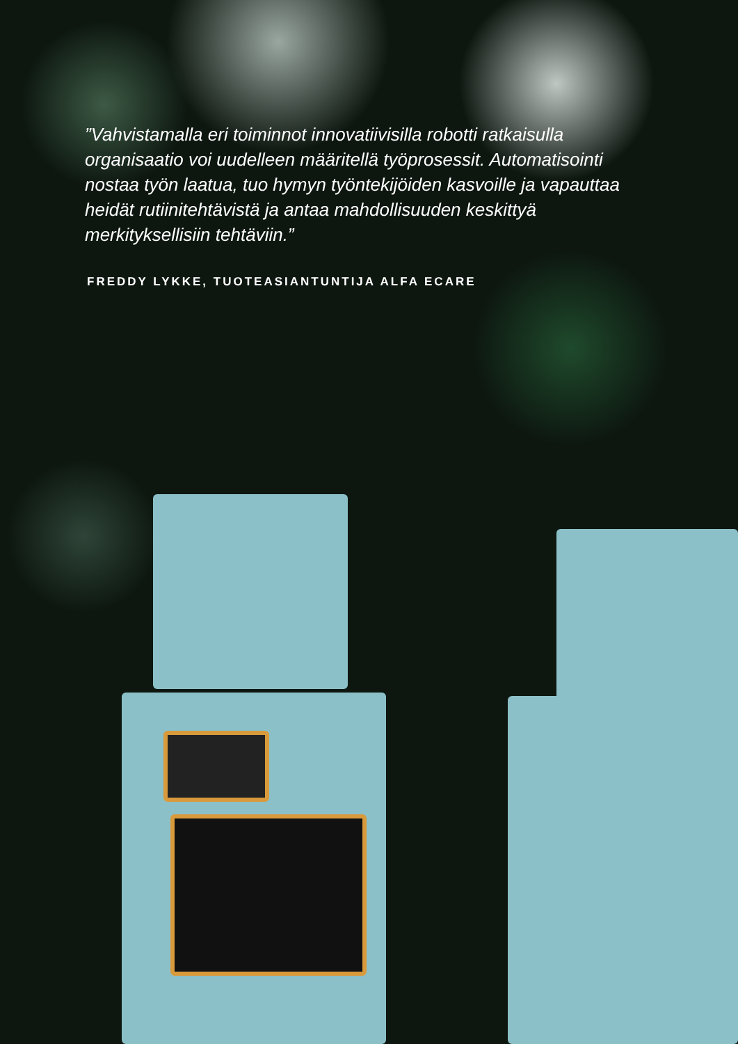”Vahvistamalla eri toiminnot innovatiivisilla robotti ratkaisulla organisaatio voi uudelleen määritellä työprosessit. Automatisointi nostaa työn laatua, tuo hymyn työntekijöiden kasvoille ja vapauttaa heidät rutiinitehtävistä ja antaa mahdollisuuden keskittyä merkityksellisiin tehtäviin.”
FREDDY LYKKE, TUOTEASIANTUNTIJA ALFA ECARE